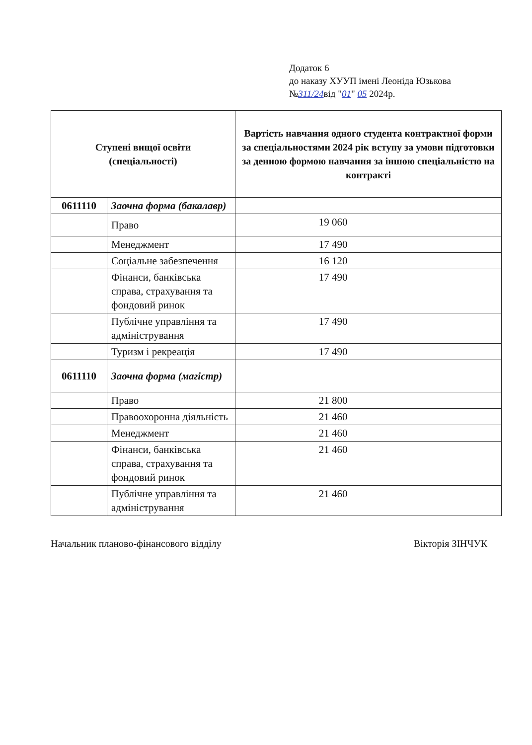Додаток 6
до наказу ХУУП імені Леоніда Юзькова
№311/24від "01" 05 2024р.
| Ступені вищої освіти (спеціальності) | | Вартість навчання одного студента контрактної форми за спеціальностями 2024 рік вступу за умови підготовки за денною формою навчання за іншою спеціальністю на контракті |
| --- | --- | --- |
| 0611110 | Заочна форма (бакалавр) | |
| | Право | 19 060 |
| | Менеджмент | 17 490 |
| | Соціальне забезпечення | 16 120 |
| | Фінанси, банківська справа, страхування та фондовий ринок | 17 490 |
| | Публічне управління та адміністрування | 17 490 |
| | Туризм і рекреація | 17 490 |
| 0611110 | Заочна форма (магістр) | |
| | Право | 21 800 |
| | Правоохоронна діяльність | 21 460 |
| | Менеджмент | 21 460 |
| | Фінанси, банківська справа, страхування та фондовий ринок | 21 460 |
| | Публічне управління та адміністрування | 21 460 |
Начальник планово-фінансового відділу Вікторія ЗІНЧУК